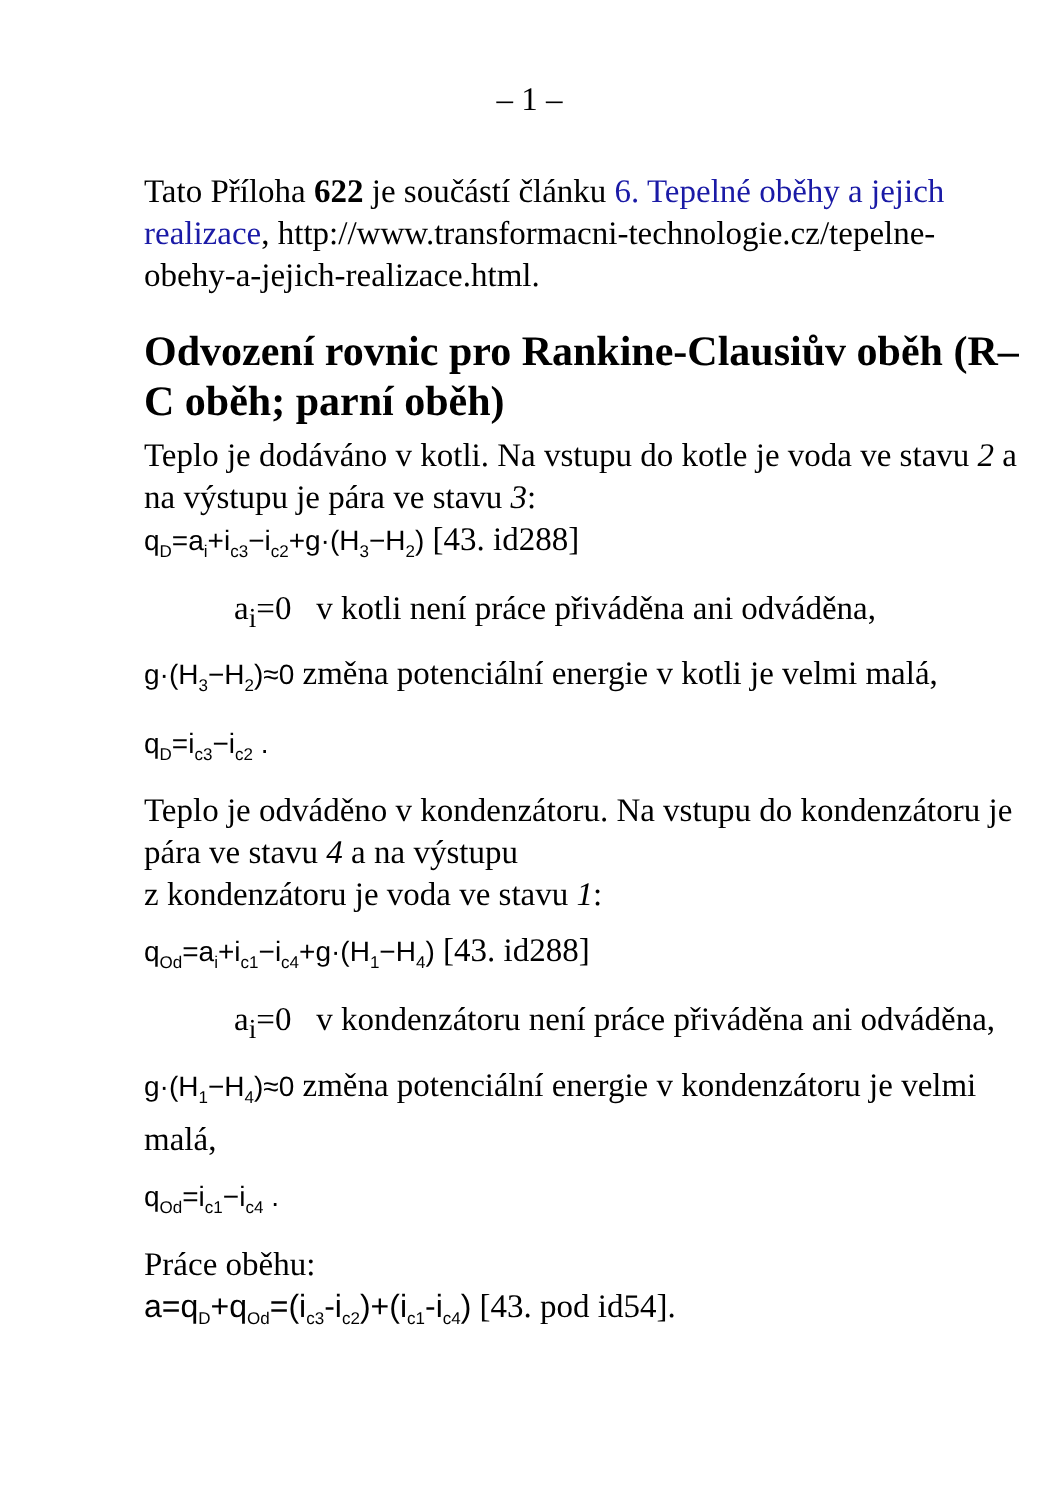– 1 –
Tato Příloha 622 je součástí článku 6. Tepelné oběhy a jejich realizace, http://www.transformacni-technologie.cz/tepelne-obehy-a-jejich-realizace.html.
Odvození rovnic pro Rankine-Clausiův oběh (R–C oběh; parní oběh)
Teplo je dodáváno v kotli. Na vstupu do kotle je voda ve stavu 2 a na výstupu je pára ve stavu 3:
q<sub>D</sub>=a<sub>i</sub>+i<sub>c3</sub>−i<sub>c2</sub>+g·(H<sub>3</sub>−H<sub>2</sub>) [43. id288]
a<sub>i</sub>=0 v kotli není práce přiváděna ani odváděna,
g·(H<sub>3</sub>−H<sub>2</sub>)≈0 změna potenciální energie v kotli je velmi malá,
q<sub>D</sub>=i<sub>c3</sub>−i<sub>c2</sub> .
Teplo je odváděno v kondenzátoru. Na vstupu do kondenzátoru je pára ve stavu 4 a na výstupu
z kondenzátoru je voda ve stavu 1:
q<sub>Od</sub>=a<sub>i</sub>+i<sub>c1</sub>−i<sub>c4</sub>+g·(H<sub>1</sub>−H<sub>4</sub>) [43. id288]
a<sub>i</sub>=0 v kondenzátoru není práce přiváděna ani odváděna,
g·(H<sub>1</sub>−H<sub>4</sub>)≈0 změna potenciální energie v kondenzátoru je velmi malá,
q<sub>Od</sub>=i<sub>c1</sub>−i<sub>c4</sub> .
Práce oběhu:
a=q<sub>D</sub>+q<sub>Od</sub>=(i<sub>c3</sub>-i<sub>c2</sub>)+(i<sub>c1</sub>-i<sub>c4</sub>) [43. pod id54].